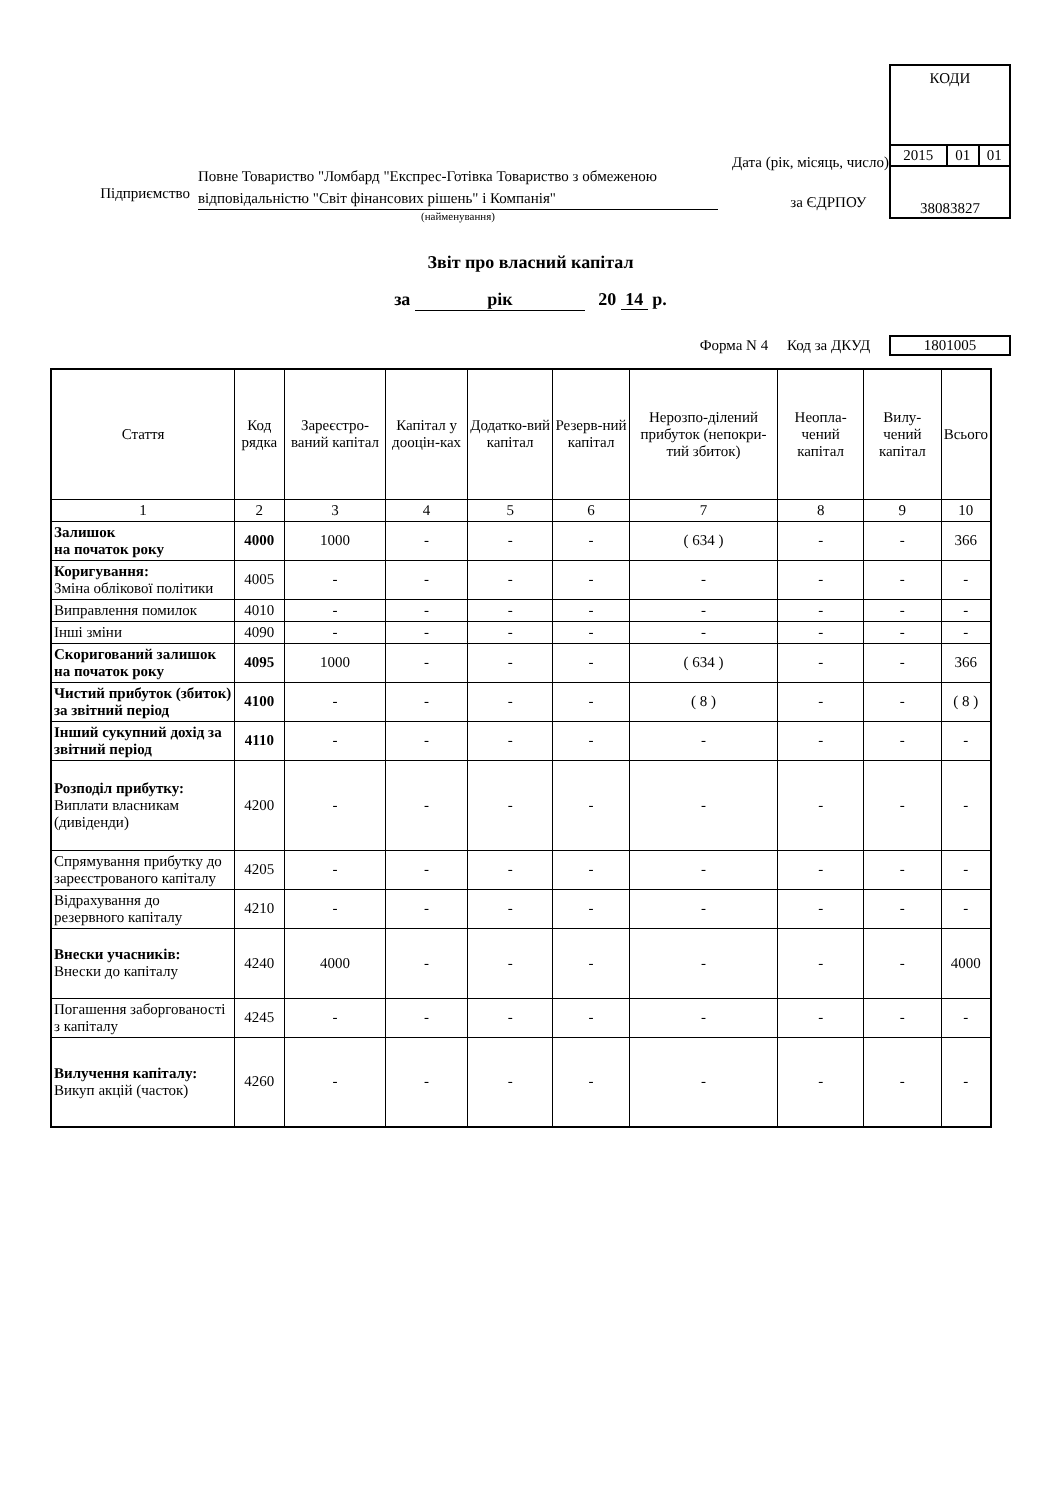Підприємство
Повне Товариство "Ломбард "Експрес-Готівка Товариство з обмеженою відповідальністю "Світ фінансових рішень" і Компанія"
(найменування)
Дата (рік, місяць, число)
за ЄДРПОУ
КОДИ
| 2015 | 01 | 01 |
38083827
Звіт про власний капітал
за рік 20 14 р.
Форма N 4 Код за ДКУД 1801005
| Стаття | Код рядка | Зареєстро-ваний капітал | Капітал у дооцін-ках | Додатко-вий капітал | Резерв-ний капітал | Нерозпо-ділений прибуток (непокри-тий збиток) | Неопла-чений капітал | Вилу-чений капітал | Всього |
| --- | --- | --- | --- | --- | --- | --- | --- | --- | --- |
| 1 | 2 | 3 | 4 | 5 | 6 | 7 | 8 | 9 | 10 |
| Залишок на початок року | 4000 | 1000 | - | - | - | ( 634 ) | - | - | 366 |
| Коригування: Зміна облікової політики | 4005 | - | - | - | - | - | - | - | - |
| Виправлення помилок | 4010 | - | - | - | - | - | - | - | - |
| Інші зміни | 4090 | - | - | - | - | - | - | - | - |
| Скоригований залишок на початок року | 4095 | 1000 | - | - | - | ( 634 ) | - | - | 366 |
| Чистий прибуток (збиток) за звітний період | 4100 | - | - | - | - | ( 8 ) | - | - | ( 8 ) |
| Інший сукупний дохід за звітний період | 4110 | - | - | - | - | - | - | - | - |
| Розподіл прибутку: Виплати власникам (дивіденди) | 4200 | - | - | - | - | - | - | - | - |
| Спрямування прибутку до зареєстрованого капіталу | 4205 | - | - | - | - | - | - | - | - |
| Відрахування до резервного капіталу | 4210 | - | - | - | - | - | - | - | - |
| Внески учасників: Внески до капіталу | 4240 | 4000 | - | - | - | - | - | - | 4000 |
| Погашення заборгованості з капіталу | 4245 | - | - | - | - | - | - | - | - |
| Вилучення капіталу: Викуп акцій (часток) | 4260 | - | - | - | - | - | - | - | - |